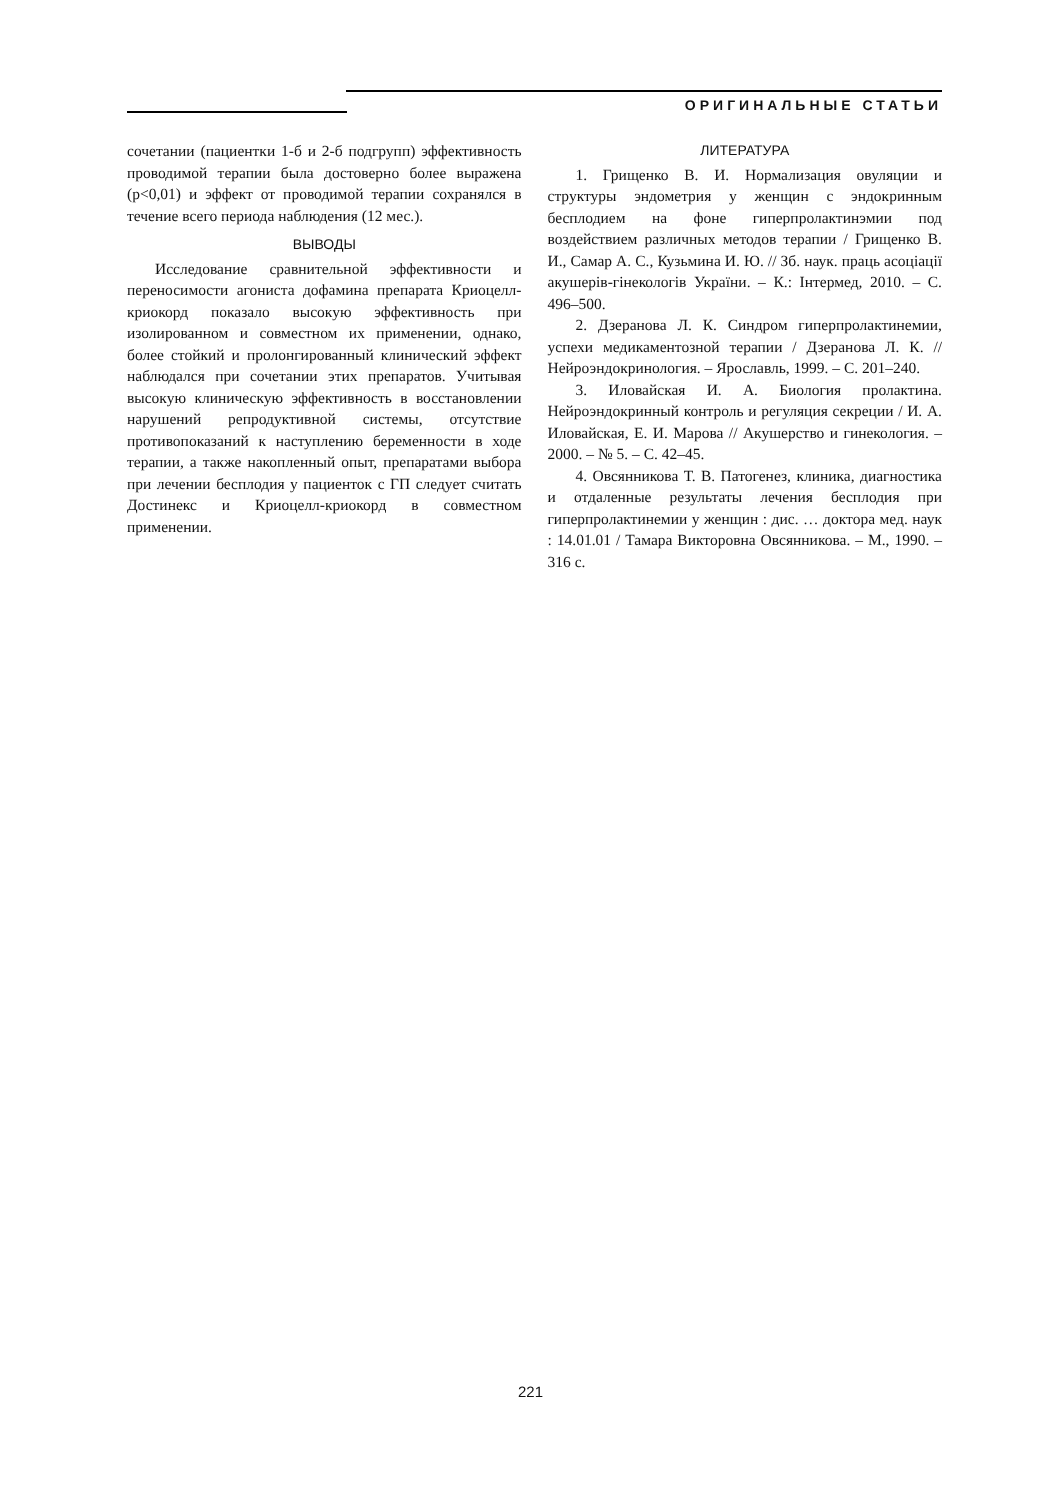ОРИГИНАЛЬНЫЕ СТАТЬИ
сочетании (пациентки 1-б и 2-б подгрупп) эффективность проводимой терапии была достоверно более выражена (р<0,01) и эффект от проводимой терапии сохранялся в течение всего периода наблюдения (12 мес.).
ВЫВОДЫ
Исследование сравнительной эффективности и переносимости агониста дофамина препарата Криоцелл-криокорд показало высокую эффективность при изолированном и совместном их применении, однако, более стойкий и пролонгированный клинический эффект наблюдался при сочетании этих препаратов. Учитывая высокую клиническую эффективность в восстановлении нарушений репродуктивной системы, отсутствие противопоказаний к наступлению беременности в ходе терапии, а также накопленный опыт, препаратами выбора при лечении бесплодия у пациенток с ГП следует считать Достинекс и Криоцелл-криокорд в совместном применении.
ЛИТЕРАТУРА
1. Грищенко В. И. Нормализация овуляции и структуры эндометрия у женщин с эндокринным бесплодием на фоне гиперпролактинэмии под воздействием различных методов терапии / Грищенко В. И., Самар А. С., Кузьмина И. Ю. // Зб. наук. праць асоціації акушерів-гінекологів України. – К.: Інтермед, 2010. – С. 496–500.
2. Дзеранова Л. К. Синдром гиперпролактинемии, успехи медикаментозной терапии / Дзеранова Л. К. // Нейроэндокринология. – Ярославль, 1999. – С. 201–240.
3. Иловайская И. А. Биология пролактина. Нейроэндокринный контроль и регуляция секреции / И. А. Иловайская, Е. И. Марова // Акушерство и гинекология. – 2000. – № 5. – С. 42–45.
4. Овсянникова Т. В. Патогенез, клиника, диагностика и отдаленные результаты лечения бесплодия при гиперпролактинемии у женщин : дис. … доктора мед. наук : 14.01.01 / Тамара Викторовна Овсянникова. – М., 1990. – 316 с.
221